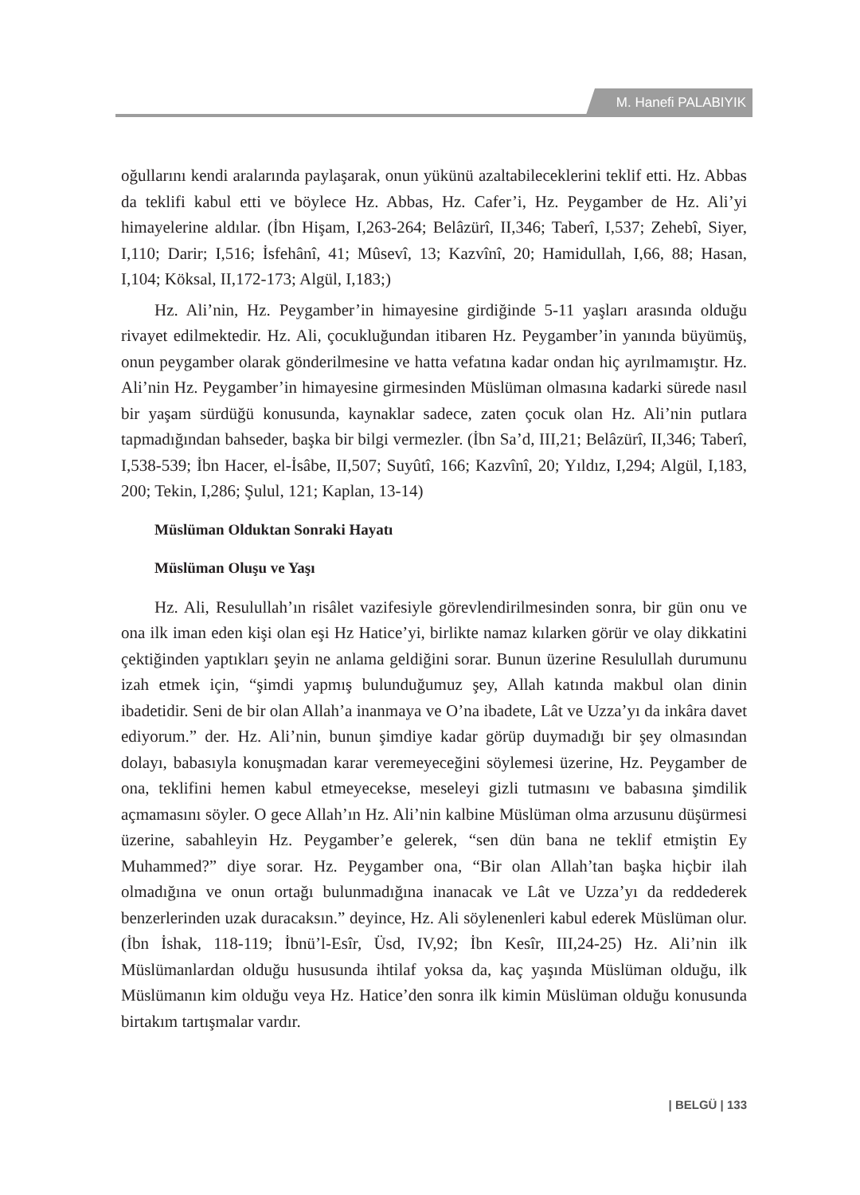M. Hanefi PALABIYIK
oğullarını kendi aralarında paylaşarak, onun yükünü azaltabileceklerini teklif etti. Hz. Abbas da teklifi kabul etti ve böylece Hz. Abbas, Hz. Cafer’i, Hz. Peygamber de Hz. Ali’yi himayelerine aldılar. (İbn Hişam, I,263-264; Belâzürî, II,346; Taberî, I,537; Zehebî, Siyer, I,110; Darir; I,516; İsfehânî, 41; Mûsevî, 13; Kazvînî, 20; Hamidullah, I,66, 88; Hasan, I,104; Köksal, II,172-173; Algül, I,183;)
Hz. Ali’nin, Hz. Peygamber’in himayesine girdiğinde 5-11 yaşları arasında olduğu rivayet edilmektedir. Hz. Ali, çocukluğundan itibaren Hz. Peygamber’in yanında büyümüş, onun peygamber olarak gönderilmesine ve hatta vefatına kadar ondan hiç ayrılmamıştır. Hz. Ali’nin Hz. Peygamber’in himayesine girmesinden Müslüman olmasına kadarki sürede nasıl bir yaşam sürdüğü konusunda, kaynaklar sadece, zaten çocuk olan Hz. Ali’nin putlara tapmadığından bahseder, başka bir bilgi vermezler. (İbn Sa’d, III,21; Belâzürî, II,346; Taberî, I,538-539; İbn Hacer, el-İsâbe, II,507; Suyûtî, 166; Kazvînî, 20; Yıldız, I,294; Algül, I,183, 200; Tekin, I,286; Şulul, 121; Kaplan, 13-14)
Müslüman Olduktan Sonraki Hayatı
Müslüman Oluşu ve Yaşı
Hz. Ali, Resulullah’ın risâlet vazifesiyle görevlendirilmesinden sonra, bir gün onu ve ona ilk iman eden kişi olan eşi Hz Hatice’yi, birlikte namaz kılarken görür ve olay dikkatini çektiğinden yaptıkları şeyin ne anlama geldiğini sorar. Bunun üzerine Resulullah durumunu izah etmek için, “şimdi yapmış bulunduğumuz şey, Allah katında makbul olan dinin ibadetidir. Seni de bir olan Allah’a inanmaya ve O’na ibadete, Lât ve Uzza’yı da inkâra davet ediyorum.” der. Hz. Ali’nin, bunun şimdiye kadar görüp duymadığı bir şey olmasından dolayı, babasıyla konuşmadan karar veremeyeceğini söylemesi üzerine, Hz. Peygamber de ona, teklifini hemen kabul etmeyecekse, meseleyi gizli tutmasını ve babasına şimdilik açmamasını söyler. O gece Allah’ın Hz. Ali’nin kalbine Müslüman olma arzusunu düşürmesi üzerine, sabahleyin Hz. Peygamber’e gelerek, “sen dün bana ne teklif etmiştin Ey Muhammed?” diye sorar. Hz. Peygamber ona, “Bir olan Allah’tan başka hiçbir ilah olmadığına ve onun ortağı bulunmadığına inanacak ve Lât ve Uzza’yı da reddederek benzerlerinden uzak duracaksın.” deyince, Hz. Ali söylenenleri kabul ederek Müslüman olur. (İbn İshak, 118-119; İbnü’l-Esîr, Üsd, IV,92; İbn Kesîr, III,24-25) Hz. Ali’nin ilk Müslümanlardan olduğu hususunda ihtilaf yoksa da, kaç yaşında Müslüman olduğu, ilk Müslümanın kim olduğu veya Hz. Hatice’den sonra ilk kimin Müslüman olduğu konusunda birtakım tartışmalar vardır.
| BELGÜ | 133